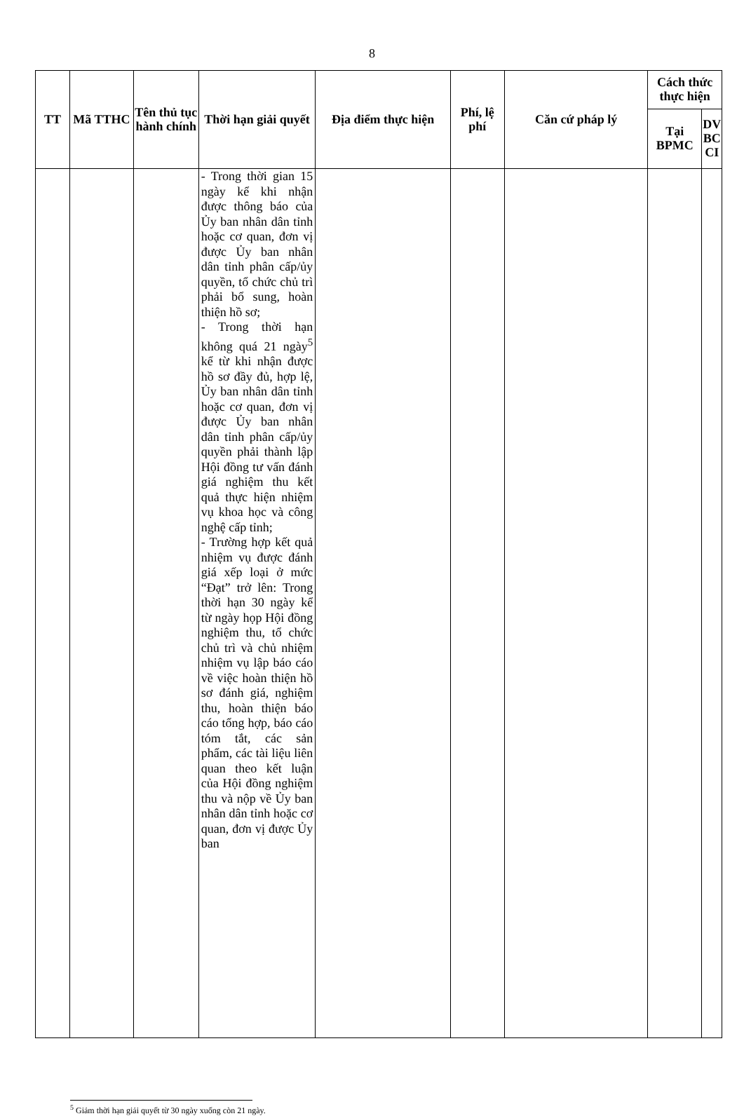8
| TT | Mã TTHC | Tên thủ tục hành chính | Thời hạn giải quyết | Địa điểm thực hiện | Phí, lệ phí | Căn cứ pháp lý | Cách thức thực hiện | |
| --- | --- | --- | --- | --- | --- | --- | --- | --- |
| | | | | | | | Tại BPMC | DV BC CI |
| | | | - Trong thời gian 15 ngày kể khi nhận được thông báo của Ủy ban nhân dân tỉnh hoặc cơ quan, đơn vị được Ủy ban nhân dân tỉnh phân cấp/ủy quyền, tổ chức chủ trì phải bổ sung, hoàn thiện hồ sơ; - Trong thời hạn không quá 21 ngày<sup>5</sup> kể từ khi nhận được hồ sơ đầy đủ, hợp lệ, Ủy ban nhân dân tỉnh hoặc cơ quan, đơn vị được Ủy ban nhân dân tỉnh phân cấp/ủy quyền phải thành lập Hội đồng tư vấn đánh giá nghiệm thu kết quả thực hiện nhiệm vụ khoa học và công nghệ cấp tỉnh; - Trường hợp kết quả nhiệm vụ được đánh giá xếp loại ở mức “Đạt” trở lên: Trong thời hạn 30 ngày kể từ ngày họp Hội đồng nghiệm thu, tổ chức chủ trì và chủ nhiệm nhiệm vụ lập báo cáo về việc hoàn thiện hồ sơ đánh giá, nghiệm thu, hoàn thiện báo cáo tổng hợp, báo cáo tóm tắt, các sản phẩm, các tài liệu liên quan theo kết luận của Hội đồng nghiệm thu và nộp về Ủy ban nhân dân tỉnh hoặc cơ quan, đơn vị được Ủy ban | | | | | |
<sup>5</sup> Giảm thời hạn giải quyết từ 30 ngày xuống còn 21 ngày.